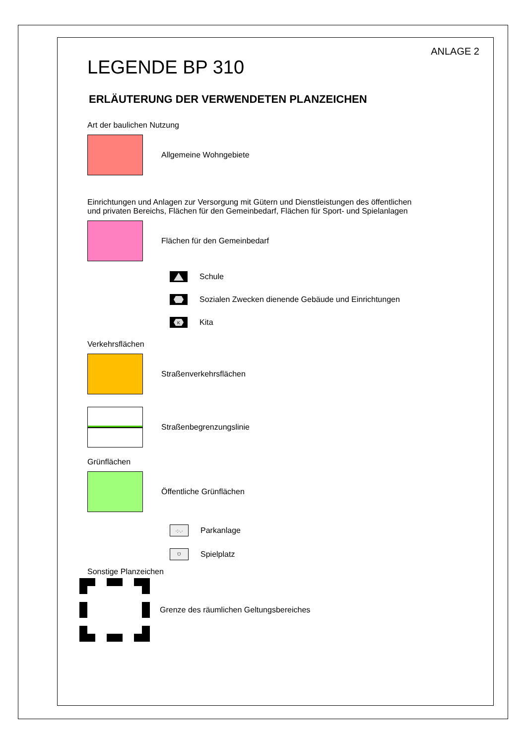ANLAGE 2
LEGENDE BP 310
ERLÄUTERUNG DER VERWENDETEN PLANZEICHEN
Art der baulichen Nutzung
Allgemeine Wohngebiete
Einrichtungen und Anlagen zur Versorgung mit Gütern und Dienstleistungen des öffentlichen und privaten Bereichs, Flächen für den Gemeinbedarf, Flächen für Sport- und Spielanlagen
Flächen für den Gemeinbedarf
Schule
Sozialen Zwecken dienende Gebäude und Einrichtungen
K
Kita
Verkehrsflächen
Straßenverkehrsflächen
Straßenbegrenzungslinie
Grünflächen
Öffentliche Grünflächen
·:·.·
Parkanlage
⛉
Spielplatz
Sonstige Planzeichen
Grenze des räumlichen Geltungsbereiches